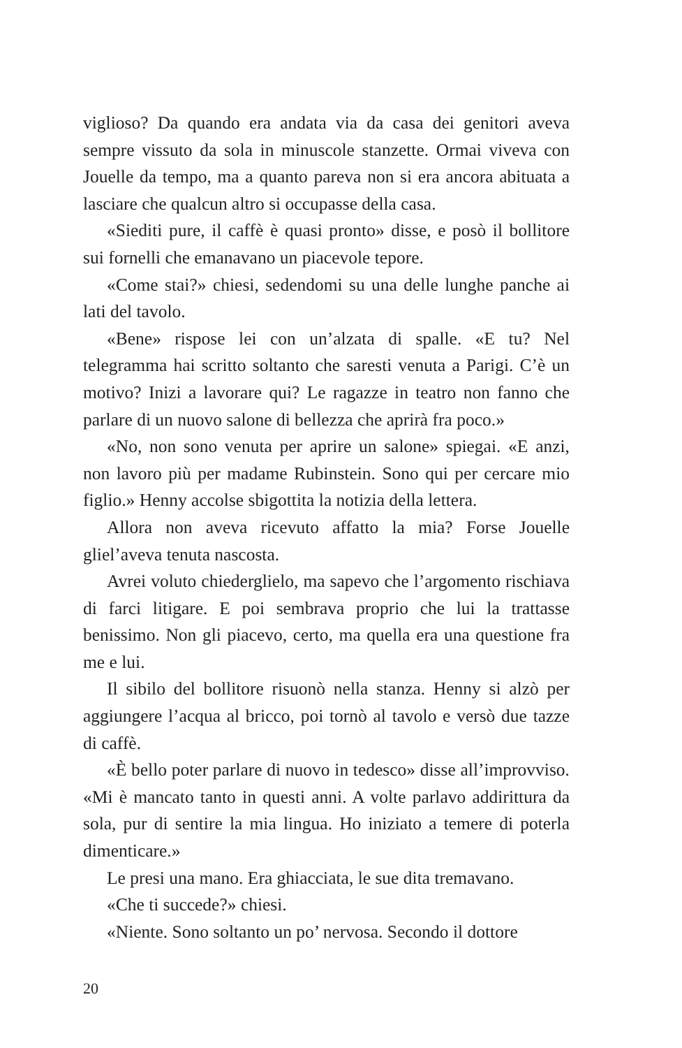viglioso? Da quando era andata via da casa dei genitori aveva sempre vissuto da sola in minuscole stanzette. Ormai viveva con Jouelle da tempo, ma a quanto pareva non si era ancora abituata a lasciare che qualcun altro si occupasse della casa.
«Siediti pure, il caffè è quasi pronto» disse, e posò il bollitore sui fornelli che emanavano un piacevole tepore.
«Come stai?» chiesi, sedendomi su una delle lunghe panche ai lati del tavolo.
«Bene» rispose lei con un’alzata di spalle. «E tu? Nel telegramma hai scritto soltanto che saresti venuta a Parigi. C’è un motivo? Inizi a lavorare qui? Le ragazze in teatro non fanno che parlare di un nuovo salone di bellezza che aprirà fra poco.»
«No, non sono venuta per aprire un salone» spiegai. «E anzi, non lavoro più per madame Rubinstein. Sono qui per cercare mio figlio.» Henny accolse sbigottita la notizia della lettera.
Allora non aveva ricevuto affatto la mia? Forse Jouelle gliel’aveva tenuta nascosta.
Avrei voluto chiederglielo, ma sapevo che l’argomento rischiava di farci litigare. E poi sembrava proprio che lui la trattasse benissimo. Non gli piacevo, certo, ma quella era una questione fra me e lui.
Il sibilo del bollitore risuonò nella stanza. Henny si alzò per aggiungere l’acqua al bricco, poi tornò al tavolo e versò due tazze di caffè.
«È bello poter parlare di nuovo in tedesco» disse all’improvviso. «Mi è mancato tanto in questi anni. A volte parlavo addirittura da sola, pur di sentire la mia lingua. Ho iniziato a temere di poterla dimenticare.»
Le presi una mano. Era ghiacciata, le sue dita tremavano.
«Che ti succede?» chiesi.
«Niente. Sono soltanto un po’ nervosa. Secondo il dottore
20